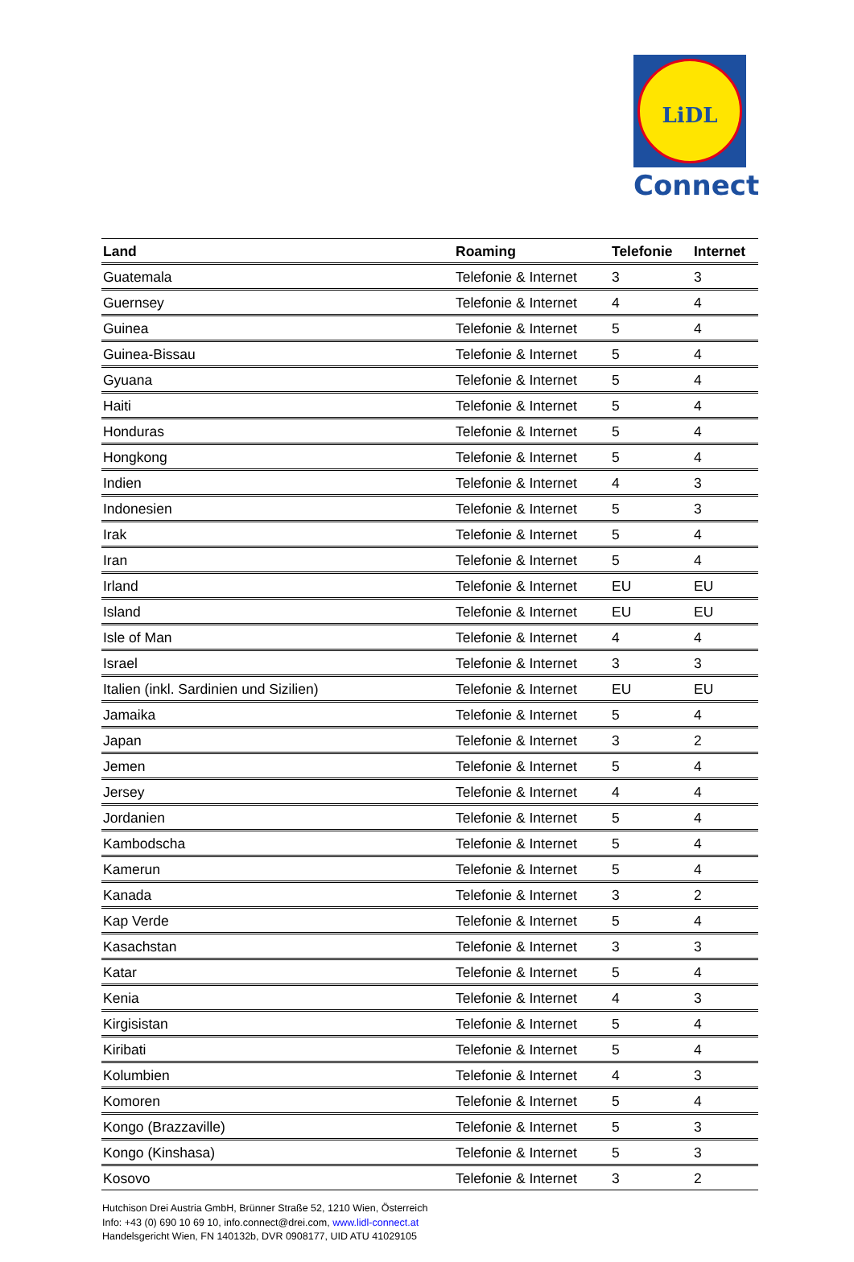LiDL
Connect
| Land | Roaming | Telefonie | Internet |
| --- | --- | --- | --- |
| Guatemala | Telefonie & Internet | 3 | 3 |
| Guernsey | Telefonie & Internet | 4 | 4 |
| Guinea | Telefonie & Internet | 5 | 4 |
| Guinea-Bissau | Telefonie & Internet | 5 | 4 |
| Gyuana | Telefonie & Internet | 5 | 4 |
| Haiti | Telefonie & Internet | 5 | 4 |
| Honduras | Telefonie & Internet | 5 | 4 |
| Hongkong | Telefonie & Internet | 5 | 4 |
| Indien | Telefonie & Internet | 4 | 3 |
| Indonesien | Telefonie & Internet | 5 | 3 |
| Irak | Telefonie & Internet | 5 | 4 |
| Iran | Telefonie & Internet | 5 | 4 |
| Irland | Telefonie & Internet | EU | EU |
| Island | Telefonie & Internet | EU | EU |
| Isle of Man | Telefonie & Internet | 4 | 4 |
| Israel | Telefonie & Internet | 3 | 3 |
| Italien (inkl. Sardinien und Sizilien) | Telefonie & Internet | EU | EU |
| Jamaika | Telefonie & Internet | 5 | 4 |
| Japan | Telefonie & Internet | 3 | 2 |
| Jemen | Telefonie & Internet | 5 | 4 |
| Jersey | Telefonie & Internet | 4 | 4 |
| Jordanien | Telefonie & Internet | 5 | 4 |
| Kambodscha | Telefonie & Internet | 5 | 4 |
| Kamerun | Telefonie & Internet | 5 | 4 |
| Kanada | Telefonie & Internet | 3 | 2 |
| Kap Verde | Telefonie & Internet | 5 | 4 |
| Kasachstan | Telefonie & Internet | 3 | 3 |
| Katar | Telefonie & Internet | 5 | 4 |
| Kenia | Telefonie & Internet | 4 | 3 |
| Kirgisistan | Telefonie & Internet | 5 | 4 |
| Kiribati | Telefonie & Internet | 5 | 4 |
| Kolumbien | Telefonie & Internet | 4 | 3 |
| Komoren | Telefonie & Internet | 5 | 4 |
| Kongo (Brazzaville) | Telefonie & Internet | 5 | 3 |
| Kongo (Kinshasa) | Telefonie & Internet | 5 | 3 |
| Kosovo | Telefonie & Internet | 3 | 2 |
Hutchison Drei Austria GmbH, Brünner Straße 52, 1210 Wien, Österreich
Info: +43 (0) 690 10 69 10, info.connect@drei.com, www.lidl-connect.at
Handelsgericht Wien, FN 140132b, DVR 0908177, UID ATU 41029105